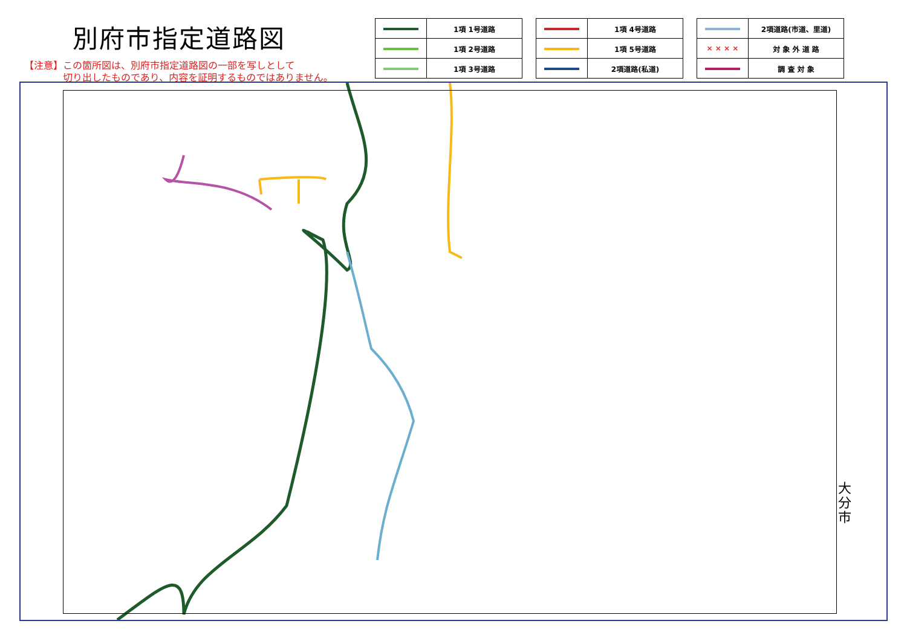別府市指定道路図
【注意】この箇所図は、別府市指定道路図の一部を写しとして
　　　　切り出したものであり、内容を証明するものではありません。
| | 1項 1号道路 |
| | 1項 2号道路 |
| | 1項 3号道路 |
| | 1項 4号道路 |
| | 1項 5号道路 |
| | 2項道路(私道) |
| | 2項道路(市道、里道) |
| × × × × | 対 象 外 道 路 |
| | 調 査 対 象 |
大
分
市